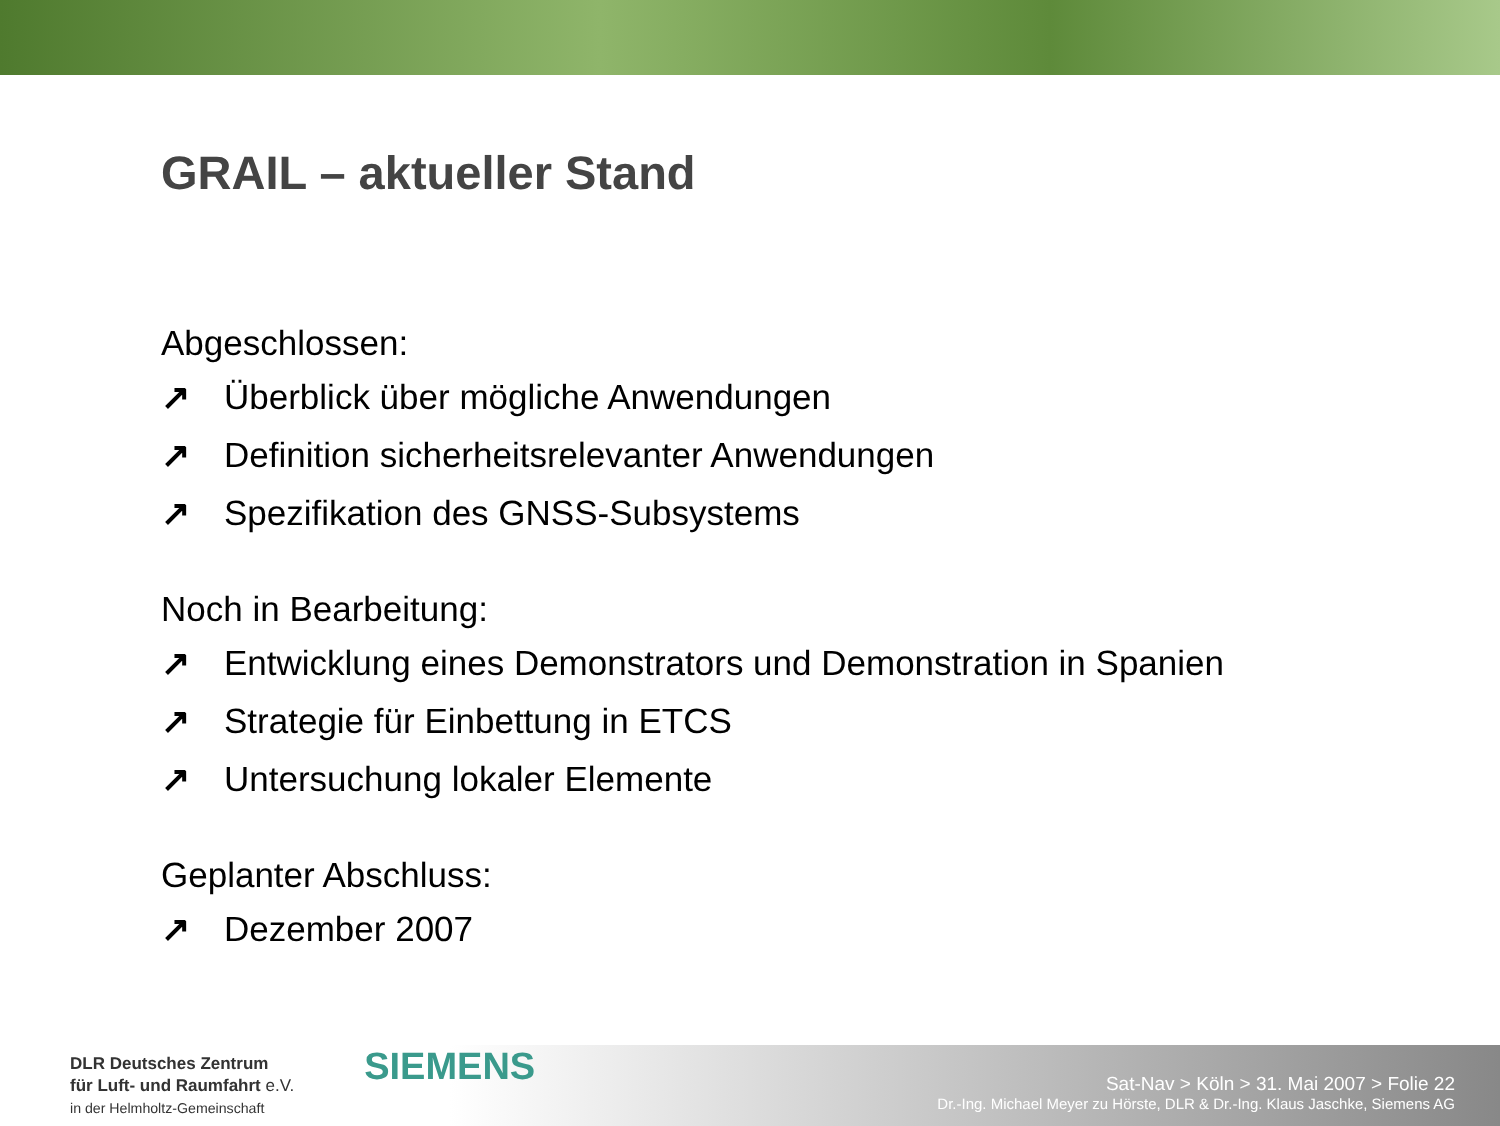GRAIL – aktueller Stand
Abgeschlossen:
↗ Überblick über mögliche Anwendungen
↗ Definition sicherheitsrelevanter Anwendungen
↗ Spezifikation des GNSS-Subsystems
Noch in Bearbeitung:
↗ Entwicklung eines Demonstrators und Demonstration in Spanien
↗ Strategie für Einbettung in ETCS
↗ Untersuchung lokaler Elemente
Geplanter Abschluss:
↗ Dezember 2007
DLR Deutsches Zentrum
für Luft- und Raumfahrt e.V.
in der Helmholtz-Gemeinschaft
SIEMENS
Sat-Nav > Köln > 31. Mai 2007 > Folie 22
Dr.-Ing. Michael Meyer zu Hörste, DLR & Dr.-Ing. Klaus Jaschke, Siemens AG